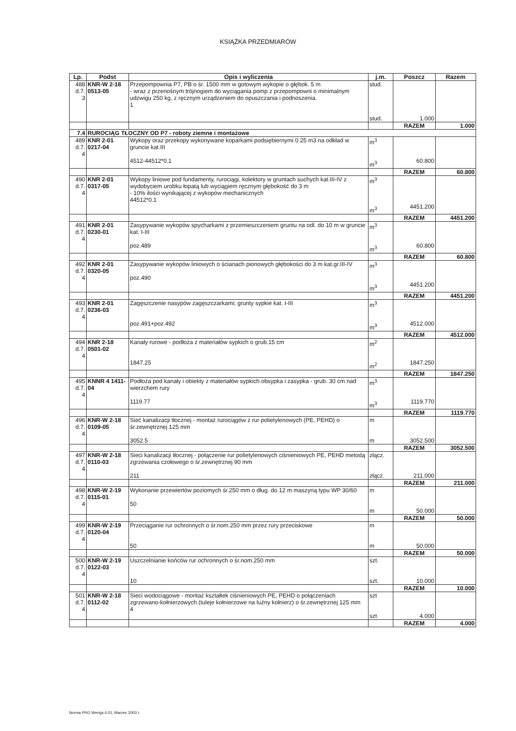KSIĄŻKA PRZEDMIARÓW
| Lp. | Podst | Opis i wyliczenia | j.m. | Poszcz | Razem |
| --- | --- | --- | --- | --- | --- |
| 488 d.7. 3 | KNR-W 2-18 0513-05 | Przepompownia P7, PB o śr. 1500 mm w gotowym wykopie o głębok. 5 m - wraz z przenośnym trójnogiem do wyciągania pomp z przepompowni o minimalnym udzwigu 250 kg, z ręcznym urządzeniem do opuszczania i podnoszenia. 1 | stud. stud. | 1.000 | |
| | | | | RAZEM | 1.000 |
| 7.4 | RUROCIĄG TŁOCZNY OD P7 - roboty ziemne i montażowe | | | | |
| 489 d.7. 4 | KNR 2-01 0217-04 | Wykopy oraz przekopy wykonywane koparkami podsiębiernymi 0.25 m3 na odkład w gruncie kat.III 4512-44512*0.1 | m<sup>3</sup> m<sup>3</sup> | 60.800 | |
| | | | | RAZEM | 60.800 |
| 490 d.7. 4 | KNR 2-01 0317-05 | Wykopy liniowe pod fundamenty, rurociągi, kolektory w gruntach suchych kat.III-IV z wydobyciem urobku łopatą lub wyciągiem ręcznym głębokość do 3 m - 10% ilości wynikającej z wykopów mechanicznych 44512*0.1 | m<sup>3</sup> m<sup>3</sup> | 4451.200 | |
| | | | | RAZEM | 4451.200 |
| 491 d.7. 4 | KNR 2-01 0230-01 | Zasypywanie wykopów spycharkami z przemieszczeniem gruntu na odl. do 10 m w gruncie kat. I-III poz.489 | m<sup>3</sup> m<sup>3</sup> | 60.800 | |
| | | | | RAZEM | 60.800 |
| 492 d.7. 4 | KNR 2-01 0320-05 | Zasypywanie wykopów liniowych o ścianach pionowych głębokości do 3 m kat.gr.III-IV poz.490 | m<sup>3</sup> m<sup>3</sup> | 4451.200 | |
| | | | | RAZEM | 4451.200 |
| 493 d.7. 4 | KNR 2-01 0236-03 | Zagęszczenie nasypów zagęszczarkami; grunty sypkie kat. I-III poz.491+poz.492 | m<sup>3</sup> m<sup>3</sup> | 4512.000 | |
| | | | | RAZEM | 4512.000 |
| 494 d.7. 4 | KNR 2-18 0501-02 | Kanały rurowe - podłoża z materiałów sypkich o grub.15 cm 1847.25 | m<sup>2</sup> m<sup>2</sup> | 1847.250 | |
| | | | | RAZEM | 1847.250 |
| 495 d.7. 4 | KNNR 4 1411-04 | Podłoża pod kanały i obiekty z materiałów sypkich obsypka i zasypka - grub. 30 cm nad wierzchem rury 1119.77 | m<sup>3</sup> m<sup>3</sup> | 1119.770 | |
| | | | | RAZEM | 1119.770 |
| 496 d.7. 4 | KNR-W 2-18 0109-05 | Sieć kanalizacji tłocznej - montaż rurociągów z rur polietylenowych (PE, PEHD) o śr.zewnętrznej 125 mm 3052.5 | m m | 3052.500 | |
| | | | | RAZEM | 3052.500 |
| 497 d.7. 4 | KNR-W 2-18 0110-03 | Sieci kanalizacji tłocznej - połączenie rur polietylenowych ciśnieniowych PE, PEHD metodą zgrzewania czołowego o śr.zewnętrznej 90 mm 211 | złącz. złącz. | 211.000 | |
| | | | | RAZEM | 211.000 |
| 498 d.7. 4 | KNR-W 2-19 0115-01 | Wykonanie przewiertów poziomych śr.250 mm o dług. do 12 m maszyną typu WP 30/60 50 | m m | 50.000 | |
| | | | | RAZEM | 50.000 |
| 499 d.7. 4 | KNR-W 2-19 0120-04 | Przeciąganie rur ochronnych o śr.nom.250 mm przez rury przeciskowe 50 | m m | 50.000 | |
| | | | | RAZEM | 50.000 |
| 500 d.7. 4 | KNR-W 2-19 0122-03 | Uszczelnianie końców rur ochronnych o śr.nom.250 mm 10 | szt. szt. | 10.000 | |
| | | | | RAZEM | 10.000 |
| 501 d.7. 4 | KNR-W 2-18 0112-02 | Sieci wodociągowe - montaż kształtek ciśnieniowych PE, PEHD o połączeniach zgrzewano-kołnierzowych (tuleje kołnierzowe na luźny kołnierz) o śr.zewnętrznej 125 mm 4 | szt szt | 4.000 | |
| | | | | RAZEM | 4.000 |
Norma PRO Wersja 4.01, Marzec 2003 r.